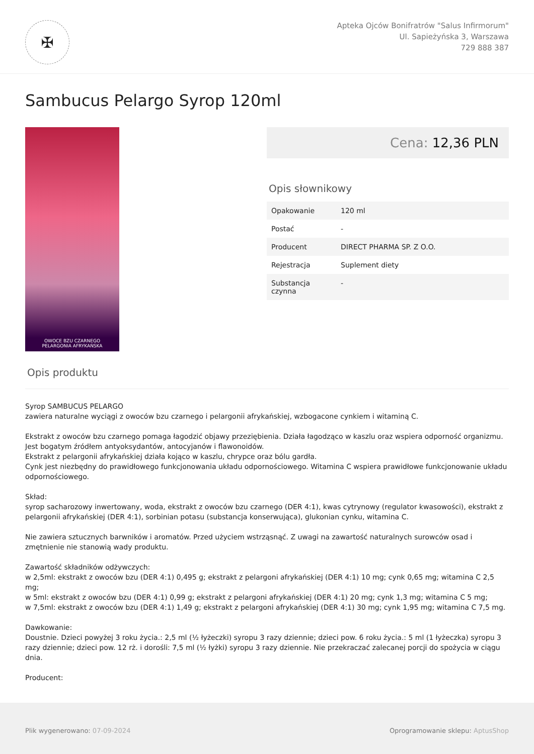✠
Apteka Ojców Bonifratrów "Salus Infirmorum"
Ul. Sapieżyńska 3, Warszawa
729 888 387
Sambucus Pelargo Syrop 120ml
OWOCE BZU CZARNEGO
PELARGONIA AFRYKAŃSKA
Cena: 12,36 PLN
Opis słownikowy
| Opakowanie | 120 ml |
| Postać | - |
| Producent | DIRECT PHARMA SP. Z O.O. |
| Rejestracja | Suplement diety |
| Substancja czynna | - |
Opis produktu
Syrop SAMBUCUS PELARGO
zawiera naturalne wyciągi z owoców bzu czarnego i pelargonii afrykańskiej, wzbogacone cynkiem i witaminą C.
Ekstrakt z owoców bzu czarnego pomaga łagodzić objawy przeziębienia. Działa łagodząco w kaszlu oraz wspiera odporność organizmu. Jest bogatym źródłem antyoksydantów, antocyjanów i flawonoidów.
Ekstrakt z pelargonii afrykańskiej działa kojąco w kaszlu, chrypce oraz bólu gardła.
Cynk jest niezbędny do prawidłowego funkcjonowania układu odpornościowego. Witamina C wspiera prawidłowe funkcjonowanie układu odpornościowego.
Skład:
syrop sacharozowy inwertowany, woda, ekstrakt z owoców bzu czarnego (DER 4:1), kwas cytrynowy (regulator kwasowości), ekstrakt z pelargonii afrykańskiej (DER 4:1), sorbinian potasu (substancja konserwująca), glukonian cynku, witamina C.
Nie zawiera sztucznych barwników i aromatów. Przed użyciem wstrząsnąć. Z uwagi na zawartość naturalnych surowców osad i zmętnienie nie stanowią wady produktu.
Zawartość składników odżywczych:
w 2,5ml: ekstrakt z owoców bzu (DER 4:1) 0,495 g; ekstrakt z pelargoni afrykańskiej (DER 4:1) 10 mg; cynk 0,65 mg; witamina C 2,5 mg;
w 5ml: ekstrakt z owoców bzu (DER 4:1) 0,99 g; ekstrakt z pelargoni afrykańskiej (DER 4:1) 20 mg; cynk 1,3 mg; witamina C 5 mg;
w 7,5ml: ekstrakt z owoców bzu (DER 4:1) 1,49 g; ekstrakt z pelargoni afrykańskiej (DER 4:1) 30 mg; cynk 1,95 mg; witamina C 7,5 mg.
Dawkowanie:
Doustnie. Dzieci powyżej 3 roku życia.: 2,5 ml (½ łyżeczki) syropu 3 razy dziennie; dzieci pow. 6 roku życia.: 5 ml (1 łyżeczka) syropu 3 razy dziennie; dzieci pow. 12 rż. i dorośli: 7,5 ml (½ łyżki) syropu 3 razy dziennie. Nie przekraczać zalecanej porcji do spożycia w ciągu dnia.
Producent:
Plik wygenerowano: 07-09-2024 Oprogramowanie sklepu: AptusShop